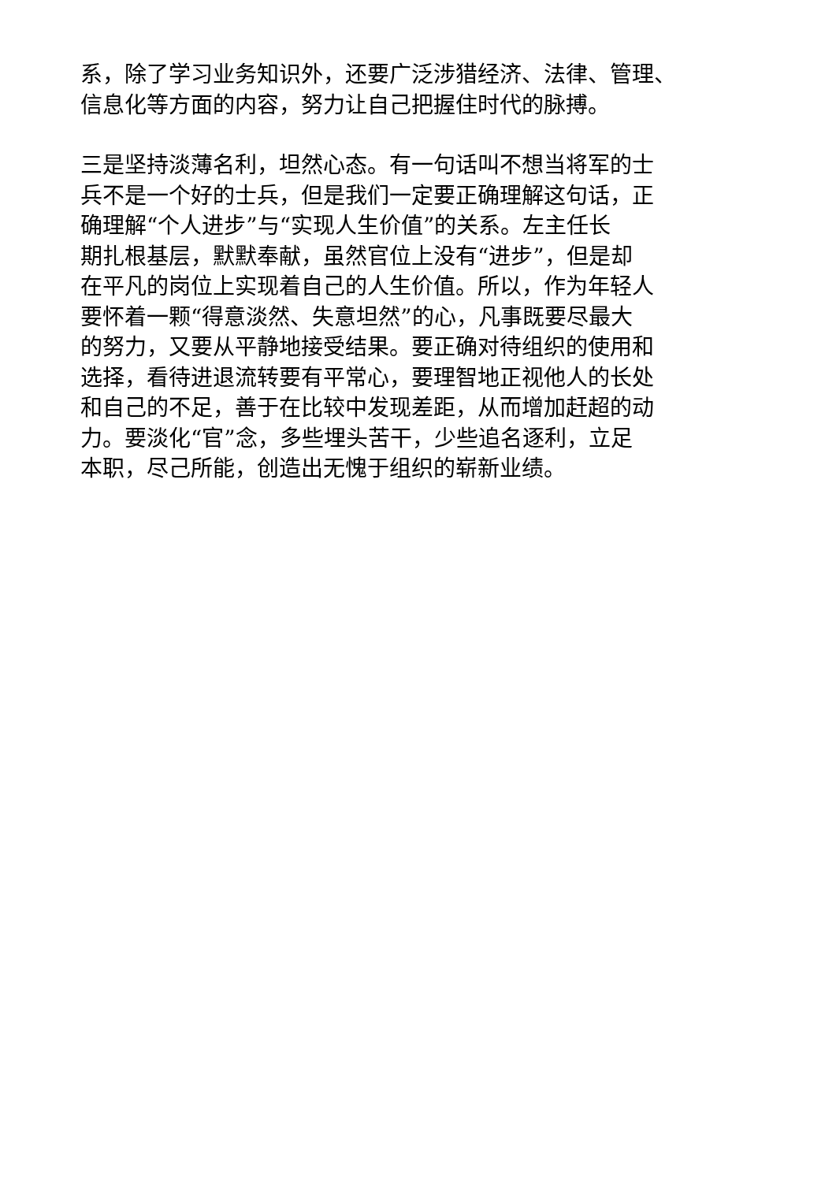系，除了学习业务知识外，还要广泛涉猎经济、法律、管理、
信息化等方面的内容，努力让自己把握住时代的脉搏。
三是坚持淡薄名利，坦然心态。有一句话叫不想当将军的士
兵不是一个好的士兵，但是我们一定要正确理解这句话，正
确理解“个人进步”与“实现人生价值”的关系。左主任长
期扎根基层，默默奉献，虽然官位上没有“进步”，但是却
在平凡的岗位上实现着自己的人生价值。所以，作为年轻人
要怀着一颗“得意淡然、失意坦然”的心，凡事既要尽最大
的努力，又要从平静地接受结果。要正确对待组织的使用和
选择，看待进退流转要有平常心，要理智地正视他人的长处
和自己的不足，善于在比较中发现差距，从而增加赶超的动
力。要淡化“官”念，多些埋头苦干，少些追名逐利，立足
本职，尽己所能，创造出无愧于组织的崭新业绩。